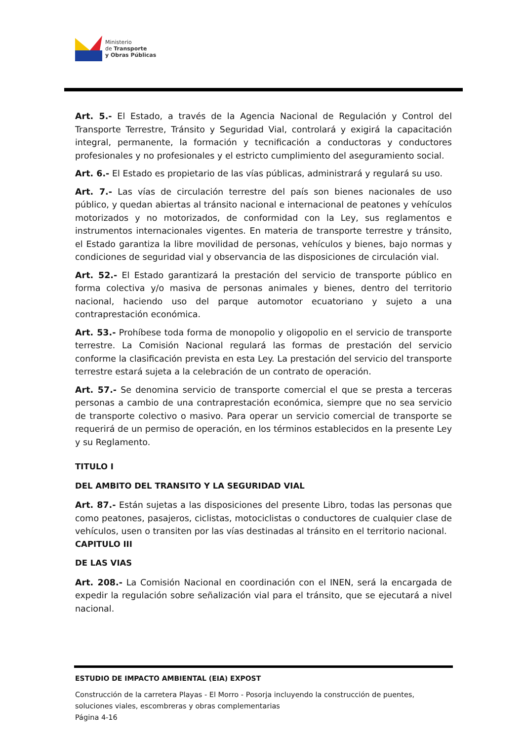Ministerio
de Transporte
y Obras Públicas
Art. 5.- El Estado, a través de la Agencia Nacional de Regulación y Control del Transporte Terrestre, Tránsito y Seguridad Vial, controlará y exigirá la capacitación integral, permanente, la formación y tecnificación a conductoras y conductores profesionales y no profesionales y el estricto cumplimiento del aseguramiento social.
Art. 6.- El Estado es propietario de las vías públicas, administrará y regulará su uso.
Art. 7.- Las vías de circulación terrestre del país son bienes nacionales de uso público, y quedan abiertas al tránsito nacional e internacional de peatones y vehículos motorizados y no motorizados, de conformidad con la Ley, sus reglamentos e instrumentos internacionales vigentes. En materia de transporte terrestre y tránsito, el Estado garantiza la libre movilidad de personas, vehículos y bienes, bajo normas y condiciones de seguridad vial y observancia de las disposiciones de circulación vial.
Art. 52.- El Estado garantizará la prestación del servicio de transporte público en forma colectiva y/o masiva de personas animales y bienes, dentro del territorio nacional, haciendo uso del parque automotor ecuatoriano y sujeto a una contraprestación económica.
Art. 53.- Prohíbese toda forma de monopolio y oligopolio en el servicio de transporte terrestre. La Comisión Nacional regulará las formas de prestación del servicio conforme la clasificación prevista en esta Ley. La prestación del servicio del transporte terrestre estará sujeta a la celebración de un contrato de operación.
Art. 57.- Se denomina servicio de transporte comercial el que se presta a terceras personas a cambio de una contraprestación económica, siempre que no sea servicio de transporte colectivo o masivo. Para operar un servicio comercial de transporte se requerirá de un permiso de operación, en los términos establecidos en la presente Ley y su Reglamento.
TITULO I
DEL AMBITO DEL TRANSITO Y LA SEGURIDAD VIAL
Art. 87.- Están sujetas a las disposiciones del presente Libro, todas las personas que como peatones, pasajeros, ciclistas, motociclistas o conductores de cualquier clase de vehículos, usen o transiten por las vías destinadas al tránsito en el territorio nacional.
CAPITULO III
DE LAS VIAS
Art. 208.- La Comisión Nacional en coordinación con el INEN, será la encargada de expedir la regulación sobre señalización vial para el tránsito, que se ejecutará a nivel nacional.
ESTUDIO DE IMPACTO AMBIENTAL (EIA) EXPOST
Construcción de la carretera Playas - El Morro - Posorja incluyendo la construcción de puentes, soluciones viales, escombreras y obras complementarias
Página 4-16